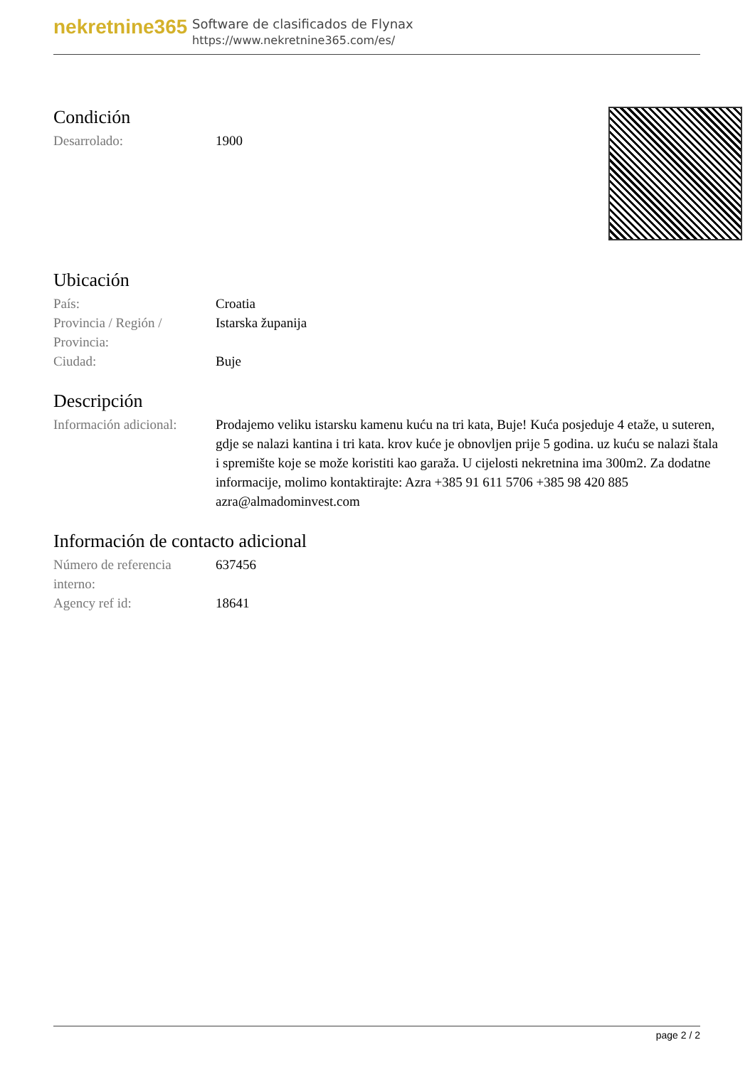nekretnine365
Software de clasificados de Flynax
https://www.nekretnine365.com/es/
Condición
| Desarrolado: | 1900 |
Ubicación
| País: | Croatia |
| Provincia / Región / Provincia: | Istarska županija |
| Ciudad: | Buje |
Descripción
| Información adicional: | Prodajemo veliku istarsku kamenu kuću na tri kata, Buje! Kuća posjeduje 4 etaže, u suteren, gdje se nalazi kantina i tri kata. krov kuće je obnovljen prije 5 godina. uz kuću se nalazi štala i spremište koje se može koristiti kao garaža. U cijelosti nekretnina ima 300m2. Za dodatne informacije, molimo kontaktirajte: Azra +385 91 611 5706 +385 98 420 885 azra@almadominvest.com |
Información de contacto adicional
| Número de referencia interno: | 637456 |
| Agency ref id: | 18641 |
page 2 / 2